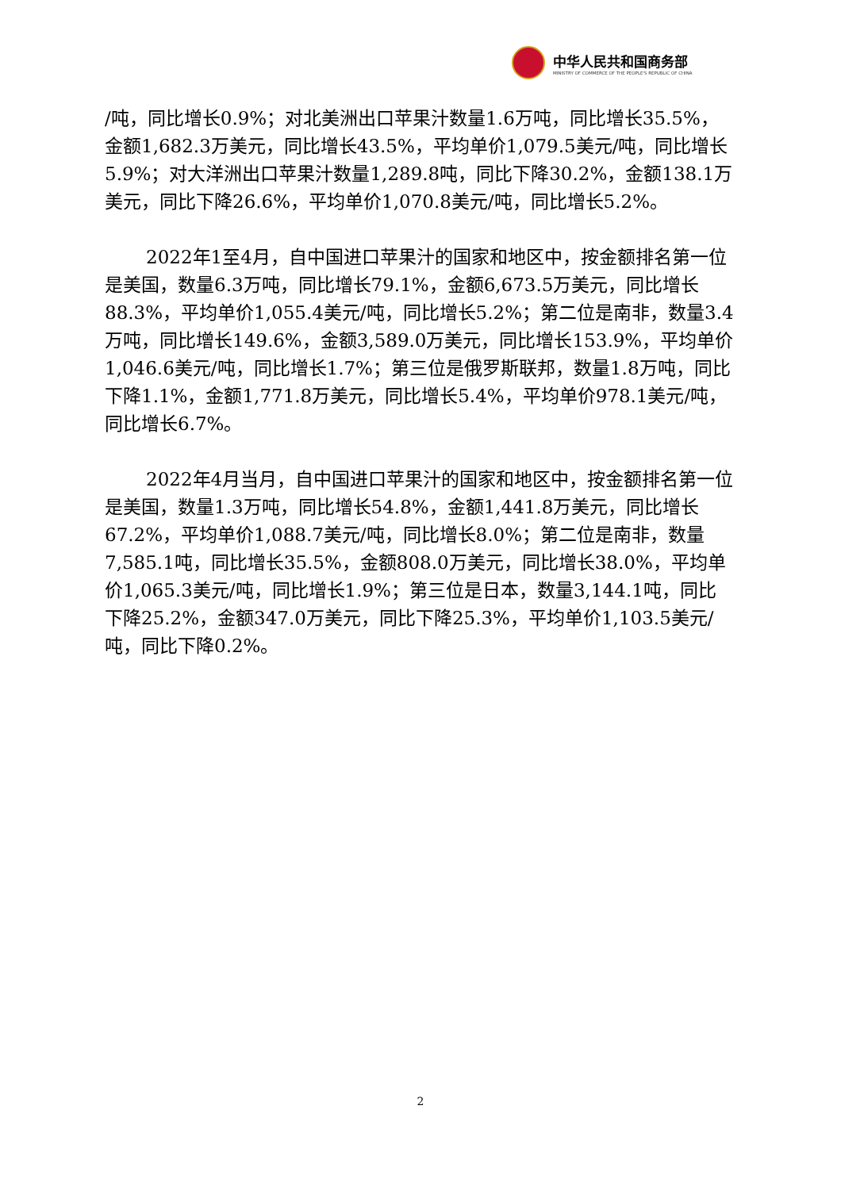中华人民共和国商务部
MINISTRY OF COMMERCE OF THE PEOPLE'S REPUBLIC OF CHINA
/吨，同比增长0.9%；对北美洲出口苹果汁数量1.6万吨，同比增长35.5%，金额1,682.3万美元，同比增长43.5%，平均单价1,079.5美元/吨，同比增长5.9%；对大洋洲出口苹果汁数量1,289.8吨，同比下降30.2%，金额138.1万美元，同比下降26.6%，平均单价1,070.8美元/吨，同比增长5.2%。
2022年1至4月，自中国进口苹果汁的国家和地区中，按金额排名第一位是美国，数量6.3万吨，同比增长79.1%，金额6,673.5万美元，同比增长88.3%，平均单价1,055.4美元/吨，同比增长5.2%；第二位是南非，数量3.4万吨，同比增长149.6%，金额3,589.0万美元，同比增长153.9%，平均单价1,046.6美元/吨，同比增长1.7%；第三位是俄罗斯联邦，数量1.8万吨，同比下降1.1%，金额1,771.8万美元，同比增长5.4%，平均单价978.1美元/吨，同比增长6.7%。
2022年4月当月，自中国进口苹果汁的国家和地区中，按金额排名第一位是美国，数量1.3万吨，同比增长54.8%，金额1,441.8万美元，同比增长67.2%，平均单价1,088.7美元/吨，同比增长8.0%；第二位是南非，数量7,585.1吨，同比增长35.5%，金额808.0万美元，同比增长38.0%，平均单价1,065.3美元/吨，同比增长1.9%；第三位是日本，数量3,144.1吨，同比下降25.2%，金额347.0万美元，同比下降25.3%，平均单价1,103.5美元/吨，同比下降0.2%。
2